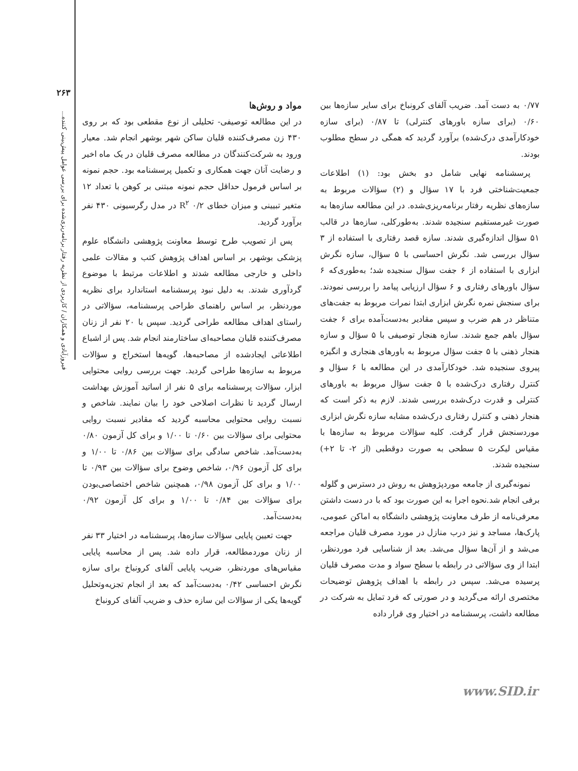۲۶۳
فیروزآبادی و همکاران / کاربردی از نظریه رفتار برنامه‌ریزی‌شده برای بررسی عوامل پیش‌بینی کننده...
مواد و روش‌ها
در این مطالعه توصیفی- تحلیلی از نوع مقطعی بود که بر روی ۴۳۰ زن مصرف‌کننده قلیان ساکن شهر بوشهر انجام شد. معیار ورود به شرکت‌کنندگان در مطالعه مصرف قلیان در یک ماه اخیر و رضایت آنان جهت همکاری و تکمیل پرسشنامه بود. حجم نمونه بر اساس فرمول حداقل حجم نمونه مبتنی بر کوهن با تعداد ۱۲ متغیر تبیینی و میزان خطای R<sup>۲</sup> ۰/۲ در مدل رگرسیونی ۴۳۰ نفر برآورد گردید.
پس از تصویب طرح توسط معاونت پژوهشی دانشگاه علوم پزشکی بوشهر، بر اساس اهداف پژوهش کتب و مقالات علمی داخلی و خارجی مطالعه شدند و اطلاعات مرتبط با موضوع گردآوری شدند. به دلیل نبود پرسشنامه استاندارد برای نظریه موردنظر، بر اساس راهنمای طراحی پرسشنامه، سؤالاتی در راستای اهداف مطالعه طراحی گردید. سپس با ۲۰ نفر از زنان مصرف‌کننده قلیان مصاحبه‌ای ساختارمند انجام شد. پس از اشباع اطلاعاتی ایجادشده از مصاحبه‌ها، گویه‌ها استخراج و سؤالات مربوط به سازه‌ها طراحی گردید. جهت بررسی روایی محتوایی ابزار، سؤالات پرسشنامه برای ۵ نفر از اساتید آموزش بهداشت ارسال گردید تا نظرات اصلاحی خود را بیان نمایند. شاخص و نسبت روایی محتوایی محاسبه گردید که مقادیر نسبت روایی محتوایی برای سؤالات بین ۰/۶۰ تا ۱/۰۰ و برای کل آزمون ۰/۸۰ به‌دست‌آمد. شاخص سادگی برای سؤالات بین ۰/۸۶ تا ۱/۰۰ و برای کل آزمون ۰/۹۶، شاخص وضوح برای سؤالات بین ۰/۹۳ تا ۱/۰۰ و برای کل آزمون ۰/۹۸، همچنین شاخص اختصاصی‌بودن برای سؤالات بین ۰/۸۴ تا ۱/۰۰ و برای کل آزمون ۰/۹۲ به‌دست‌آمد.
جهت تعیین پایایی سؤالات سازه‌ها، پرسشنامه در اختیار ۳۳ نفر از زنان موردمطالعه، قرار داده شد. پس از محاسبه پایایی مقیاس‌های موردنظر، ضریب پایایی آلفای کرونباخ برای سازه نگرش احساسی ۰/۴۲ به‌دست‌آمد که بعد از انجام تجزیه‌وتحلیل گویه‌ها یکی از سؤالات این سازه حذف و ضریب آلفای کرونباخ
۰/۷۷ به دست آمد. ضریب آلفای کرونباخ برای سایر سازه‌ها بین ۰/۶۰ (برای سازه باورهای کنترلی) تا ۰/۸۷ (برای سازه خودکارآمدی درک‌شده) برآورد گردید که همگی در سطح مطلوب بودند.
پرسشنامه نهایی شامل دو بخش بود: (۱) اطلاعات جمعیت‌شناختی فرد با ۱۷ سؤال و (۲) سؤالات مربوط به سازه‌های نظریه رفتار برنامه‌ریزی‌شده. در این مطالعه سازه‌ها به صورت غیرمستقیم سنجیده شدند. به‌طورکلی، سازه‌ها در قالب ۵۱ سؤال اندازه‌گیری شدند. سازه قصد رفتاری با استفاده از ۳ سؤال بررسی شد. نگرش احساسی با ۵ سؤال، سازه نگرش ابزاری با استفاده از ۶ جفت سؤال سنجیده شد؛ به‌طوری‌که ۶ سؤال باورهای رفتاری و ۶ سؤال ارزیابی پیامد را بررسی نمودند. برای سنجش نمره نگرش ابزاری ابتدا نمرات مربوط به جفت‌های متناظر در هم ضرب و سپس مقادیر به‌دست‌آمده برای ۶ جفت سؤال باهم جمع شدند. سازه هنجار توصیفی با ۵ سؤال و سازه هنجار ذهنی با ۵ جفت سؤال مربوط به باورهای هنجاری و انگیزه پیروی سنجیده شد. خودکارآمدی در این مطالعه با ۶ سؤال و کنترل رفتاری درک‌شده با ۵ جفت سؤال مربوط به باورهای کنترلی و قدرت درک‌شده بررسی شدند. لازم به ذکر است که هنجار ذهنی و کنترل رفتاری درک‌شده مشابه سازه نگرش ابزاری موردسنجش قرار گرفت. کلیه سؤالات مربوط به سازه‌ها با مقیاس لیکرت ۵ سطحی به صورت دوقطبی (از ۲- تا ۲+) سنجیده شدند.
نمونه‌گیری از جامعه موردپژوهش به روش در دسترس و گلوله برفی انجام شد.نحوه اجرا به این صورت بود که با در دست داشتن معرفی‌نامه از طرف معاونت پژوهشی دانشگاه به اماکن عمومی، پارک‌ها، مساجد و نیز درب منازل در مورد مصرف قلیان مراجعه می‌شد و از آن‌ها سؤال می‌شد. بعد از شناسایی فرد موردنظر، ابتدا از وی سؤالاتی در رابطه با سطح سواد و مدت مصرف قلیان پرسیده می‌شد. سپس در رابطه با اهداف پژوهش توضیحات مختصری ارائه می‌گردید و در صورتی که فرد تمایل به شرکت در مطالعه داشت، پرسشنامه در اختیار وی قرار داده
www.SID.ir